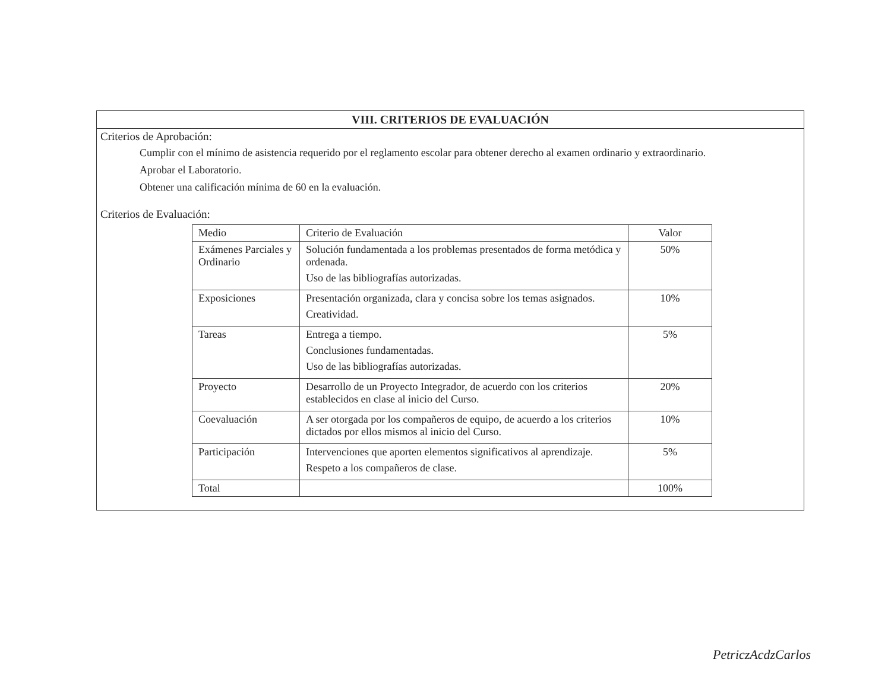VIII. CRITERIOS DE EVALUACIÓN
Criterios de Aprobación:
Cumplir con el mínimo de asistencia requerido por el reglamento escolar para obtener derecho al examen ordinario y extraordinario.
Aprobar el Laboratorio.
Obtener una calificación mínima de 60 en la evaluación.
Criterios de Evaluación:
| Medio | Criterio de Evaluación | Valor |
| --- | --- | --- |
| Exámenes Parciales y Ordinario | Solución fundamentada a los problemas presentados de forma metódica y ordenada. Uso de las bibliografías autorizadas. | 50% |
| Exposiciones | Presentación organizada, clara y concisa sobre los temas asignados. Creatividad. | 10% |
| Tareas | Entrega a tiempo. Conclusiones fundamentadas. Uso de las bibliografías autorizadas. | 5% |
| Proyecto | Desarrollo de un Proyecto Integrador, de acuerdo con los criterios establecidos en clase al inicio del Curso. | 20% |
| Coevaluación | A ser otorgada por los compañeros de equipo, de acuerdo a los criterios dictados por ellos mismos al inicio del Curso. | 10% |
| Participación | Intervenciones que aporten elementos significativos al aprendizaje. Respeto a los compañeros de clase. | 5% |
| Total | | 100% |
PetriczAcdzCarlos